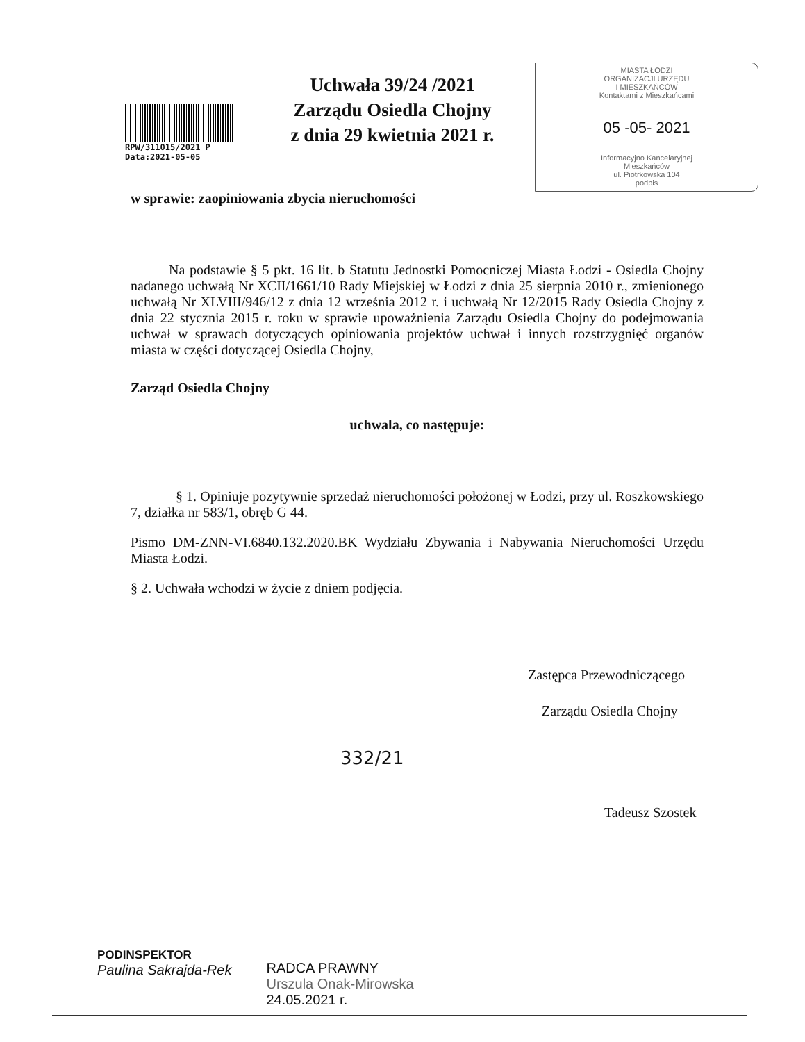RPW/311015/2021 P
Data:2021-05-05
Uchwała 39/24 /2021
Zarządu Osiedla Chojny
z dnia 29 kwietnia 2021 r.
MIASTA ŁODZI
ORGANIZACJI URZĘDU
I MIESZKAŃCÓW
Kontaktami z Mieszkańcami
05 -05- 2021
Informacyjno Kancelaryjnej
Mieszkańców
ul. Piotrkowska 104
podpis
w sprawie: zaopiniowania zbycia nieruchomości
Na podstawie § 5 pkt. 16 lit. b Statutu Jednostki Pomocniczej Miasta Łodzi - Osiedla Chojny nadanego uchwałą Nr XCII/1661/10 Rady Miejskiej w Łodzi z dnia 25 sierpnia 2010 r., zmienionego uchwałą Nr XLVIII/946/12 z dnia 12 września 2012 r. i uchwałą Nr 12/2015 Rady Osiedla Chojny z dnia 22 stycznia 2015 r. roku w sprawie upoważnienia Zarządu Osiedla Chojny do podejmowania uchwał w sprawach dotyczących opiniowania projektów uchwał i innych rozstrzygnięć organów miasta w części dotyczącej Osiedla Chojny,
Zarząd Osiedla Chojny
uchwala, co następuje:
§ 1. Opiniuje pozytywnie sprzedaż nieruchomości położonej w Łodzi, przy ul. Roszkowskiego 7, działka nr 583/1, obręb G 44.
Pismo DM-ZNN-VI.6840.132.2020.BK Wydziału Zbywania i Nabywania Nieruchomości Urzędu Miasta Łodzi.
§ 2. Uchwała wchodzi w życie z dniem podjęcia.
Zastępca Przewodniczącego
Zarządu Osiedla Chojny
332/21
Tadeusz Szostek
PODINSPEKTOR
Paulina Sakrajda-Rek
RADCA PRAWNY
Urszula Onak-Mirowska
24.05.2021 r.